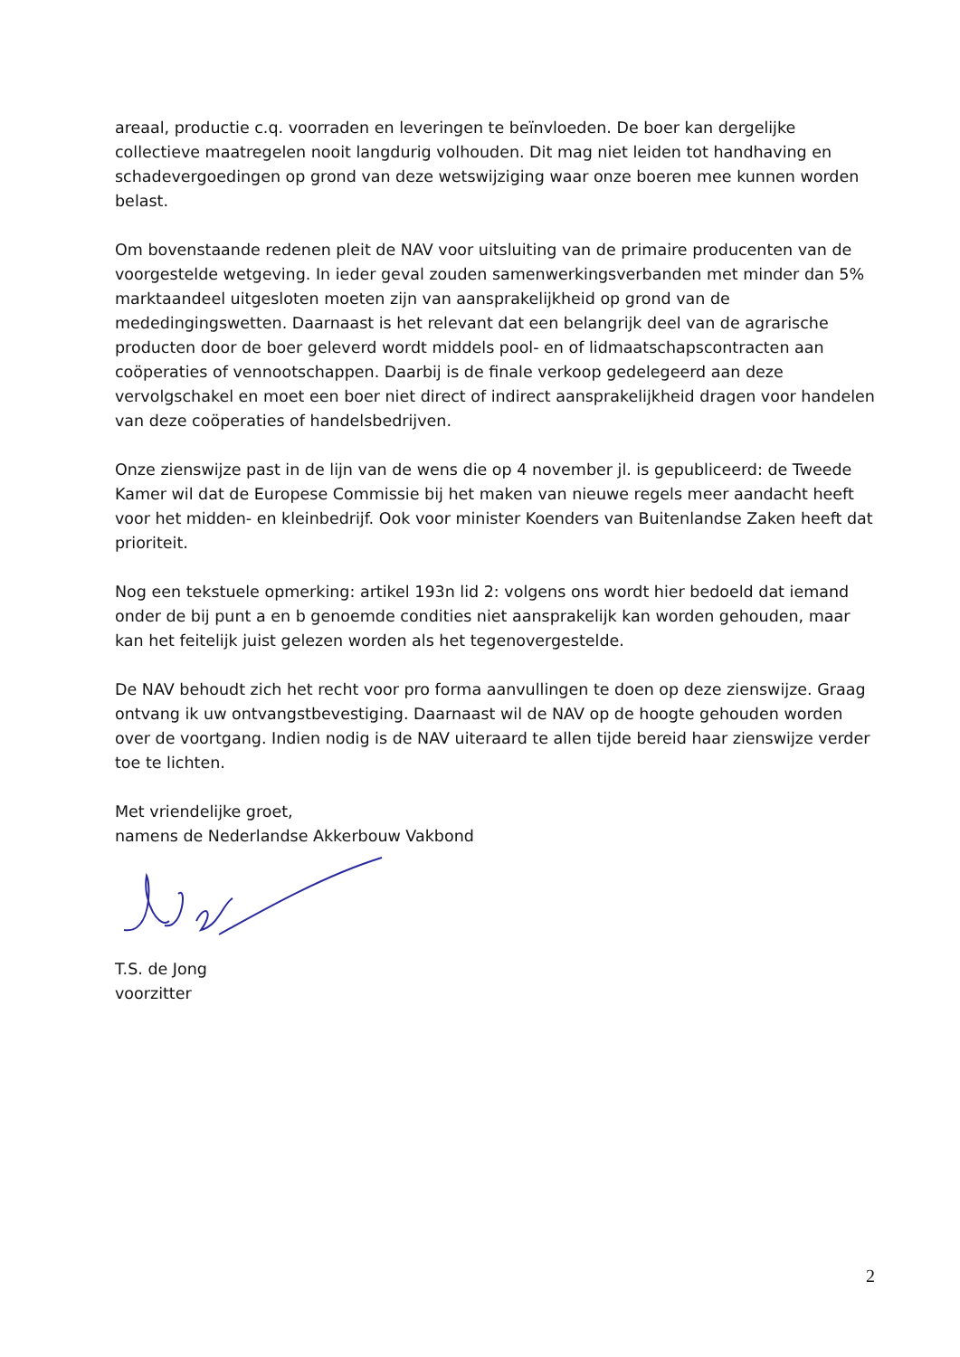areaal, productie c.q. voorraden en leveringen te beïnvloeden. De boer kan dergelijke collectieve maatregelen nooit langdurig volhouden. Dit mag niet leiden tot handhaving en schadevergoedingen op grond van deze wetswijziging waar onze boeren mee kunnen worden belast.
Om bovenstaande redenen pleit de NAV voor uitsluiting van de primaire producenten van de voorgestelde wetgeving. In ieder geval zouden samenwerkingsverbanden met minder dan 5% marktaandeel uitgesloten moeten zijn van aansprakelijkheid op grond van de mededingingswetten. Daarnaast is het relevant dat een belangrijk deel van de agrarische producten door de boer geleverd wordt middels pool- en of lidmaatschapscontracten aan coöperaties of vennootschappen. Daarbij is de finale verkoop gedelegeerd aan deze vervolgschakel en moet een boer niet direct of indirect aansprakelijkheid dragen voor handelen van deze coöperaties of handelsbedrijven.
Onze zienswijze past in de lijn van de wens die op 4 november jl. is gepubliceerd: de Tweede Kamer wil dat de Europese Commissie bij het maken van nieuwe regels meer aandacht heeft voor het midden- en kleinbedrijf. Ook voor minister Koenders van Buitenlandse Zaken heeft dat prioriteit.
Nog een tekstuele opmerking: artikel 193n lid 2: volgens ons wordt hier bedoeld dat iemand onder de bij punt a en b genoemde condities niet aansprakelijk kan worden gehouden, maar kan het feitelijk juist gelezen worden als het tegenovergestelde.
De NAV behoudt zich het recht voor pro forma aanvullingen te doen op deze zienswijze. Graag ontvang ik uw ontvangstbevestiging. Daarnaast wil de NAV op de hoogte gehouden worden over de voortgang. Indien nodig is de NAV uiteraard te allen tijde bereid haar zienswijze verder toe te lichten.
Met vriendelijke groet,
namens de Nederlandse Akkerbouw Vakbond
T.S. de Jong
voorzitter
2